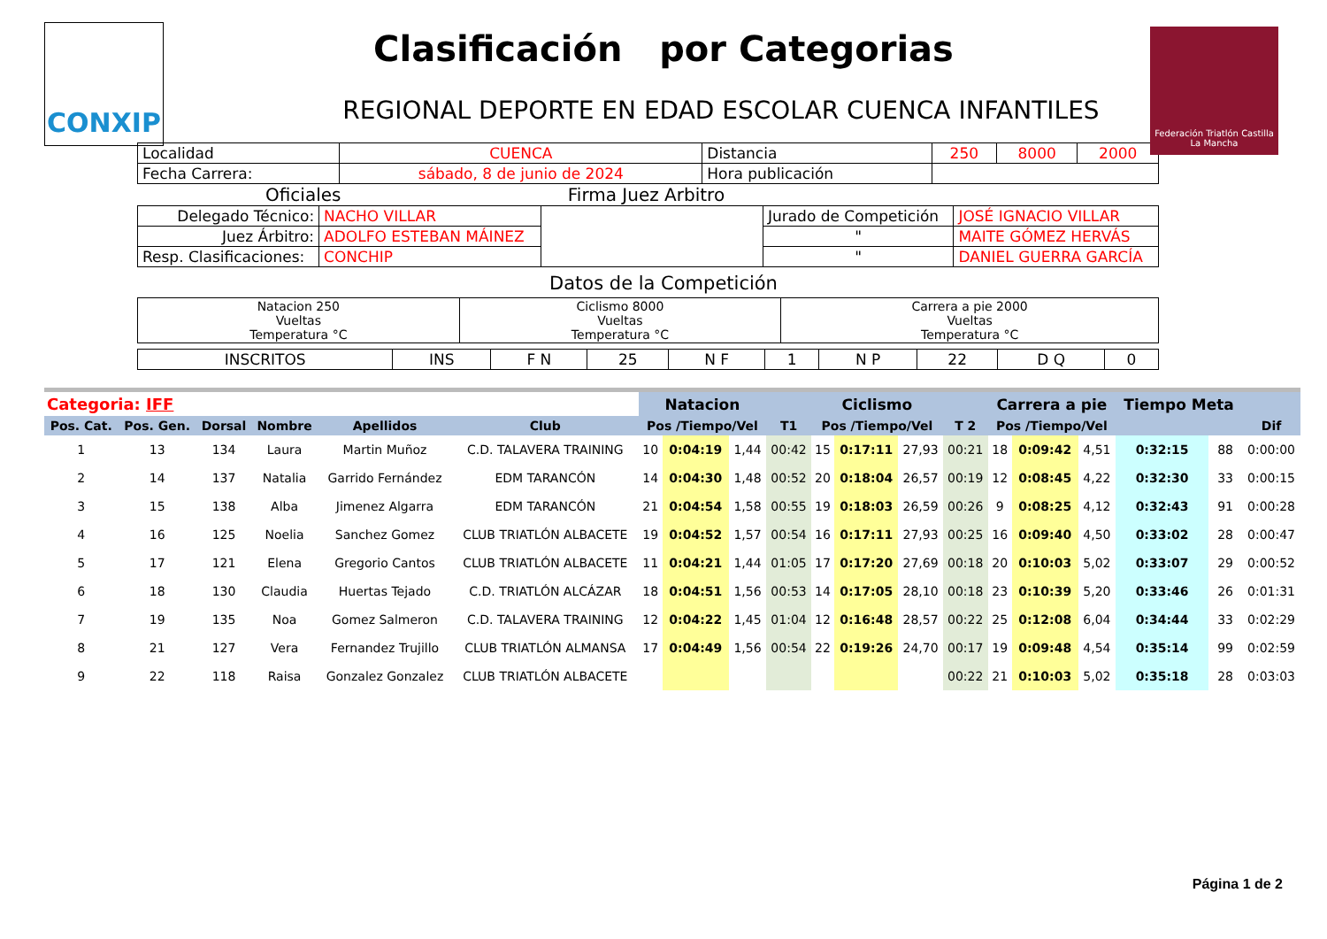CONXIP
Federación Triatlón Castilla La Mancha
Clasificación por Categorias
REGIONAL DEPORTE EN EDAD ESCOLAR CUENCA INFANTILES
| Localidad | CUENCA | Distancia | 250 | 8000 | 2000 |
| Fecha Carrera: | sábado, 8 de junio de 2024 | Hora publicación | | | |
Oficiales Firma Juez Arbitro
| Delegado Técnico: | NACHO VILLAR | | Jurado de Competición | JOSÉ IGNACIO VILLAR |
| Juez Árbitro: | ADOLFO ESTEBAN MÁINEZ | | " | MAITE GÓMEZ HERVÁS |
| Resp. Clasificaciones: | CONCHIP | | " | DANIEL GUERRA GARCÍA |
Datos de la Competición
| Natacion 250 Vueltas Temperatura °C | Ciclismo 8000 Vueltas Temperatura °C | Carrera a pie 2000 Vueltas Temperatura °C |
| INSCRITOS | INS | F N | 25 | N F | 1 | N P | 22 | D Q | 0 |
| Categoria: IFF | | | | | | Natacion | | | | Ciclismo | | | | Carrera a pie | | | Tiempo Meta | | |
| --- | --- | --- | --- | --- | --- | --- | --- | --- | --- | --- | --- | --- | --- | --- | --- | --- | --- | --- | --- |
| Pos. Cat. | Pos. Gen. | Dorsal | Nombre | Apellidos | Club | Pos /Tiempo/Vel | | | T1 | Pos /Tiempo/Vel | | | T 2 | Pos /Tiempo/Vel | | | | | Dif |
| 1 | 13 | 134 | Laura | Martin Muñoz | C.D. TALAVERA TRAINING | 10 | 0:04:19 | 1,44 | 00:42 | 15 | 0:17:11 | 27,93 | 00:21 | 18 | 0:09:42 | 4,51 | 0:32:15 | 88 | 0:00:00 |
| 2 | 14 | 137 | Natalia | Garrido Fernández | EDM TARANCÓN | 14 | 0:04:30 | 1,48 | 00:52 | 20 | 0:18:04 | 26,57 | 00:19 | 12 | 0:08:45 | 4,22 | 0:32:30 | 33 | 0:00:15 |
| 3 | 15 | 138 | Alba | Jimenez Algarra | EDM TARANCÓN | 21 | 0:04:54 | 1,58 | 00:55 | 19 | 0:18:03 | 26,59 | 00:26 | 9 | 0:08:25 | 4,12 | 0:32:43 | 91 | 0:00:28 |
| 4 | 16 | 125 | Noelia | Sanchez Gomez | CLUB TRIATLÓN ALBACETE | 19 | 0:04:52 | 1,57 | 00:54 | 16 | 0:17:11 | 27,93 | 00:25 | 16 | 0:09:40 | 4,50 | 0:33:02 | 28 | 0:00:47 |
| 5 | 17 | 121 | Elena | Gregorio Cantos | CLUB TRIATLÓN ALBACETE | 11 | 0:04:21 | 1,44 | 01:05 | 17 | 0:17:20 | 27,69 | 00:18 | 20 | 0:10:03 | 5,02 | 0:33:07 | 29 | 0:00:52 |
| 6 | 18 | 130 | Claudia | Huertas Tejado | C.D. TRIATLÓN ALCÁZAR | 18 | 0:04:51 | 1,56 | 00:53 | 14 | 0:17:05 | 28,10 | 00:18 | 23 | 0:10:39 | 5,20 | 0:33:46 | 26 | 0:01:31 |
| 7 | 19 | 135 | Noa | Gomez Salmeron | C.D. TALAVERA TRAINING | 12 | 0:04:22 | 1,45 | 01:04 | 12 | 0:16:48 | 28,57 | 00:22 | 25 | 0:12:08 | 6,04 | 0:34:44 | 33 | 0:02:29 |
| 8 | 21 | 127 | Vera | Fernandez Trujillo | CLUB TRIATLÓN ALMANSA | 17 | 0:04:49 | 1,56 | 00:54 | 22 | 0:19:26 | 24,70 | 00:17 | 19 | 0:09:48 | 4,54 | 0:35:14 | 99 | 0:02:59 |
| 9 | 22 | 118 | Raisa | Gonzalez Gonzalez | CLUB TRIATLÓN ALBACETE | | | | | | | | 00:22 | 21 | 0:10:03 | 5,02 | 0:35:18 | 28 | 0:03:03 |
Página 1 de 2